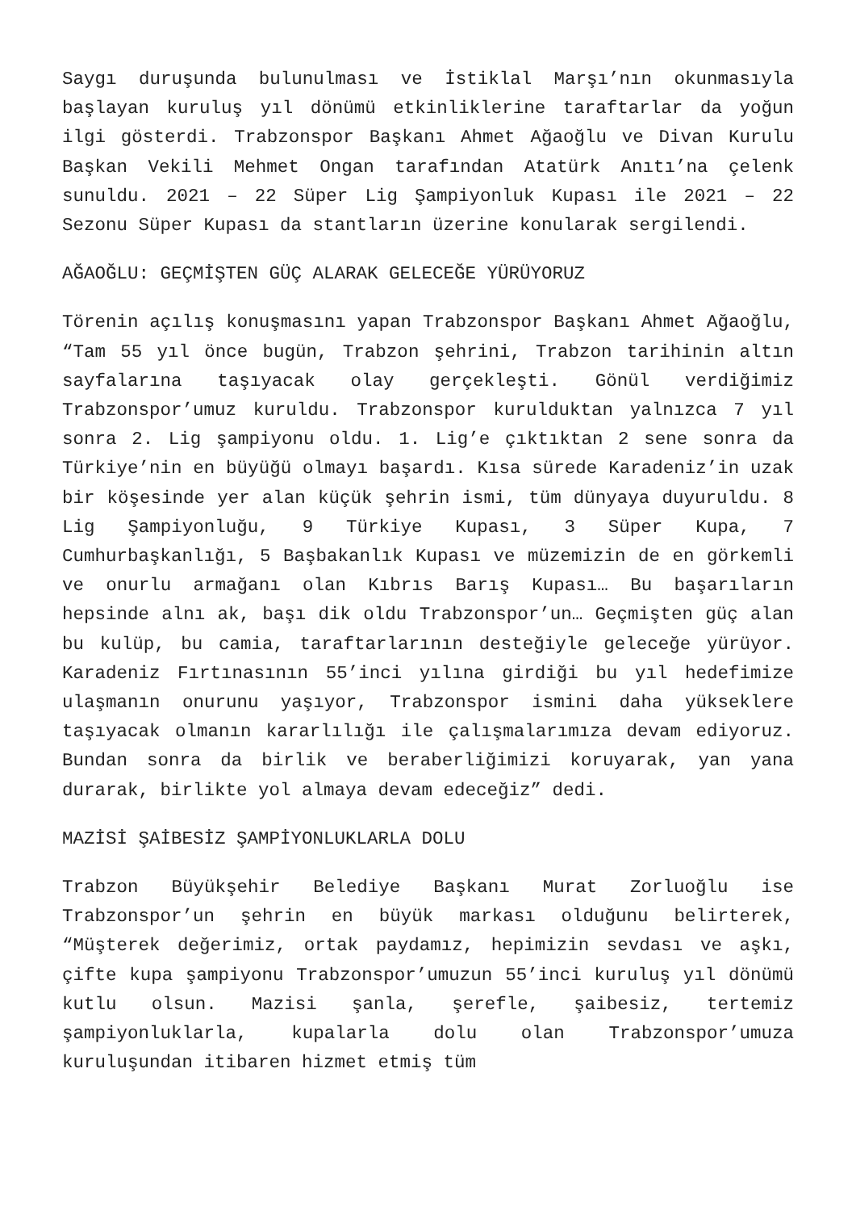Saygı duruşunda bulunulması ve İstiklal Marşı’nın okunmasıyla başlayan kuruluş yıl dönümü etkinliklerine taraftarlar da yoğun ilgi gösterdi. Trabzonspor Başkanı Ahmet Ağaoğlu ve Divan Kurulu Başkan Vekili Mehmet Ongan tarafından Atatürk Anıtı’na çelenk sunuldu. 2021 – 22 Süper Lig Şampiyonluk Kupası ile 2021 – 22 Sezonu Süper Kupası da stantların üzerine konularak sergilendi.
AĞAOĞLU: GEÇMİŞTEN GÜÇ ALARAK GELECEĞE YÜRÜYORUZ
Törenin açılış konuşmasını yapan Trabzonspor Başkanı Ahmet Ağaoğlu, “Tam 55 yıl önce bugün, Trabzon şehrini, Trabzon tarihinin altın sayfalarına taşıyacak olay gerçekleşti. Gönül verdiğimiz Trabzonspor’umuz kuruldu. Trabzonspor kurulduktan yalnızca 7 yıl sonra 2. Lig şampiyonu oldu. 1. Lig’e çıktıktan 2 sene sonra da Türkiye’nin en büyüğü olmayı başardı. Kısa sürede Karadeniz’in uzak bir köşesinde yer alan küçük şehrin ismi, tüm dünyaya duyuruldu. 8 Lig Şampiyonluğu, 9 Türkiye Kupası, 3 Süper Kupa, 7 Cumhurbaşkanlığı, 5 Başbakanlık Kupası ve müzemizin de en görkemli ve onurlu armağanı olan Kıbrıs Barış Kupası… Bu başarıların hepsinde alnı ak, başı dik oldu Trabzonspor’un… Geçmişten güç alan bu kulüp, bu camia, taraftarlarının desteğiyle geleceğe yürüyor. Karadeniz Fırtınasının 55’inci yılına girdiği bu yıl hedefimize ulaşmanın onurunu yaşıyor, Trabzonspor ismini daha yükseklere taşıyacak olmanın kararlılığı ile çalışmalarımıza devam ediyoruz. Bundan sonra da birlik ve beraberliğimizi koruyarak, yan yana durarak, birlikte yol almaya devam edeceğiz” dedi.
MAZİSİ ŞAİBESİZ ŞAMPİYONLUKLARLA DOLU
Trabzon Büyükşehir Belediye Başkanı Murat Zorluoğlu ise Trabzonspor’un şehrin en büyük markası olduğunu belirterek, “Müşterek değerimiz, ortak paydamız, hepimizin sevdası ve aşkı, çifte kupa şampiyonu Trabzonspor’umuzun 55’inci kuruluş yıl dönümü kutlu olsun. Mazisi şanla, şerefle, şaibesiz, tertemiz şampiyonluklarla, kupalarla dolu olan Trabzonspor’umuza kuruluşundan itibaren hizmet etmiş tüm